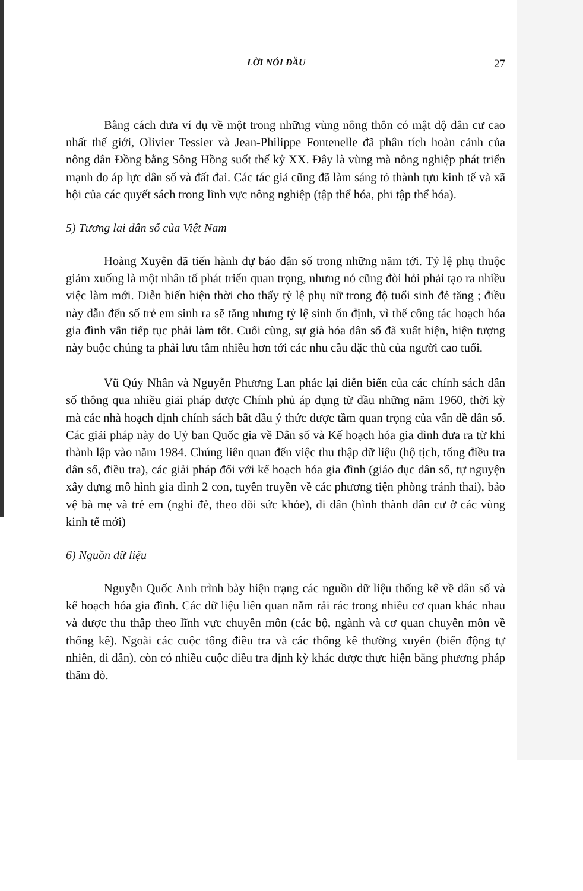LỜI NÓI ĐẦU 27
Bằng cách đưa ví dụ về một trong những vùng nông thôn có mật độ dân cư cao nhất thế giới, Olivier Tessier và Jean-Philippe Fontenelle đã phân tích hoàn cảnh của nông dân Đồng bằng Sông Hồng suốt thế kỷ XX. Đây là vùng mà nông nghiệp phát triển mạnh do áp lực dân số và đất đai. Các tác giả cũng đã làm sáng tỏ thành tựu kinh tế và xã hội của các quyết sách trong lĩnh vực nông nghiệp (tập thể hóa, phi tập thể hóa).
5) Tương lai dân số của Việt Nam
Hoàng Xuyên đã tiến hành dự báo dân số trong những năm tới. Tỷ lệ phụ thuộc giảm xuống là một nhân tố phát triển quan trọng, nhưng nó cũng đòi hỏi phải tạo ra nhiều việc làm mới. Diễn biến hiện thời cho thấy tỷ lệ phụ nữ trong độ tuổi sinh đẻ tăng ; điều này dẫn đến số trẻ em sinh ra sẽ tăng nhưng tỷ lệ sinh ổn định, vì thế công tác hoạch hóa gia đình vẫn tiếp tục phải làm tốt. Cuối cùng, sự già hóa dân số đã xuất hiện, hiện tượng này buộc chúng ta phải lưu tâm nhiều hơn tới các nhu cầu đặc thù của người cao tuổi.
Vũ Qúy Nhân và Nguyễn Phương Lan phác lại diễn biến của các chính sách dân số thông qua nhiều giải pháp được Chính phủ áp dụng từ đầu những năm 1960, thời kỳ mà các nhà hoạch định chính sách bắt đầu ý thức được tầm quan trọng của vấn đề dân số. Các giải pháp này do Uỷ ban Quốc gia về Dân số và Kế hoạch hóa gia đình đưa ra từ khi thành lập vào năm 1984. Chúng liên quan đến việc thu thập dữ liệu (hộ tịch, tổng điều tra dân số, điều tra), các giải pháp đối với kế hoạch hóa gia đình (giáo dục dân số, tự nguyện xây dựng mô hình gia đình 2 con, tuyên truyền về các phương tiện phòng tránh thai), bảo vệ bà mẹ và trẻ em (nghỉ đẻ, theo dõi sức khỏe), di dân (hình thành dân cư ở các vùng kinh tế mới)
6) Nguồn dữ liệu
Nguyễn Quốc Anh trình bày hiện trạng các nguồn dữ liệu thống kê về dân số và kế hoạch hóa gia đình. Các dữ liệu liên quan nằm rải rác trong nhiều cơ quan khác nhau và được thu thập theo lĩnh vực chuyên môn (các bộ, ngành và cơ quan chuyên môn về thống kê). Ngoài các cuộc tổng điều tra và các thống kê thường xuyên (biến động tự nhiên, di dân), còn có nhiều cuộc điều tra định kỳ khác được thực hiện bằng phương pháp thăm dò.